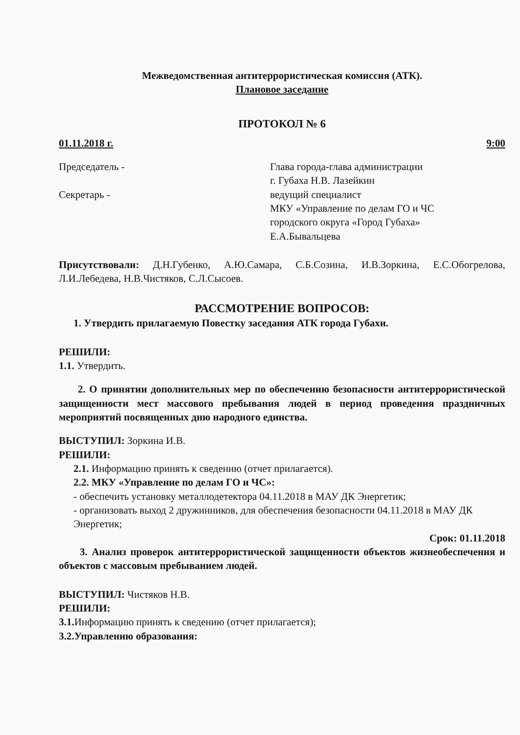Межведомственная антитеррористическая комиссия (АТК).
Плановое заседание
ПРОТОКОЛ № 6
01.11.2018 г. 9:00
Председатель -
Секретарь -
Глава города-глава администрации
г. Губаха Н.В. Лазейкин
ведущий специалист
МКУ «Управление по делам ГО и ЧС
городского округа «Город Губаха»
Е.А.Бывальцева
Присутствовали: Д.Н.Губенко, А.Ю.Самара, С.Б.Созина, И.В.Зоркина, Е.С.Обогрелова, Л.И.Лебедева, Н.В.Чистяков, С.Л.Сысоев.
РАССМОТРЕНИЕ ВОПРОСОВ:
1. Утвердить прилагаемую Повестку заседания АТК города Губахи.
РЕШИЛИ:
1.1. Утвердить.
2. О принятии дополнительных мер по обеспечению безопасности антитеррористической защищенности мест массового пребывания людей в период проведения праздничных мероприятий посвященных дню народного единства.
ВЫСТУПИЛ: Зоркина И.В.
РЕШИЛИ:
2.1. Информацию принять к сведению (отчет прилагается).
2.2. МКУ «Управление по делам ГО и ЧС»:
- обеспечить установку металлодетектора 04.11.2018 в МАУ ДК Энергетик;
- организовать выход 2 дружинников, для обеспечения безопасности 04.11.2018 в МАУ ДК Энергетик;
Срок: 01.11.2018
3. Анализ проверок антитеррористической защищенности объектов жизнеобеспечения и объектов с массовым пребыванием людей.
ВЫСТУПИЛ: Чистяков Н.В.
РЕШИЛИ:
3.1. Информацию принять к сведению (отчет прилагается);
3.2.Управлению образования: